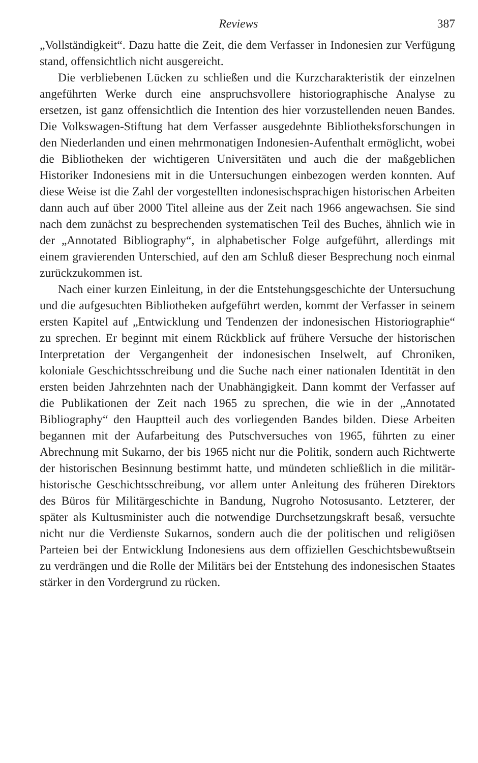Reviews 387
„Vollständigkeit“. Dazu hatte die Zeit, die dem Verfasser in Indonesien zur Verfügung stand, offensichtlich nicht ausgereicht.
Die verbliebenen Lücken zu schließen und die Kurzcharakteristik der einzelnen angeführten Werke durch eine anspruchsvollere historiographische Analyse zu ersetzen, ist ganz offensichtlich die Intention des hier vorzustellenden neuen Bandes. Die Volkswagen-Stiftung hat dem Verfasser ausgedehnte Bibliotheksforschungen in den Niederlanden und einen mehrmonatigen Indonesien-Aufenthalt ermöglicht, wobei die Bibliotheken der wichtigeren Universitäten und auch die der maßgeblichen Historiker Indonesiens mit in die Untersuchungen einbezogen werden konnten. Auf diese Weise ist die Zahl der vorgestellten indonesischsprachigen historischen Arbeiten dann auch auf über 2000 Titel alleine aus der Zeit nach 1966 angewachsen. Sie sind nach dem zunächst zu besprechenden systematischen Teil des Buches, ähnlich wie in der „Annotated Bibliography“, in alphabetischer Folge aufgeführt, allerdings mit einem gravierenden Unterschied, auf den am Schluß dieser Besprechung noch einmal zurückzukommen ist.
Nach einer kurzen Einleitung, in der die Entstehungsgeschichte der Untersuchung und die aufgesuchten Bibliotheken aufgeführt werden, kommt der Verfasser in seinem ersten Kapitel auf „Entwicklung und Tendenzen der indonesischen Historiographie“ zu sprechen. Er beginnt mit einem Rückblick auf frühere Versuche der historischen Interpretation der Vergangenheit der indonesischen Inselwelt, auf Chroniken, koloniale Geschichtsschreibung und die Suche nach einer nationalen Identität in den ersten beiden Jahrzehnten nach der Unabhängigkeit. Dann kommt der Verfasser auf die Publikationen der Zeit nach 1965 zu sprechen, die wie in der „Annotated Bibliography“ den Hauptteil auch des vorliegenden Bandes bilden. Diese Arbeiten begannen mit der Aufarbeitung des Putschversuches von 1965, führten zu einer Abrechnung mit Sukarno, der bis 1965 nicht nur die Politik, sondern auch Richtwerte der historischen Besinnung bestimmt hatte, und mündeten schließlich in die militär-historische Geschichtsschreibung, vor allem unter Anleitung des früheren Direktors des Büros für Militärgeschichte in Bandung, Nugroho Notosusanto. Letzterer, der später als Kultusminister auch die notwendige Durchsetzungskraft besaß, versuchte nicht nur die Verdienste Sukarnos, sondern auch die der politischen und religiösen Parteien bei der Entwicklung Indonesiens aus dem offiziellen Geschichtsbewußtsein zu verdrängen und die Rolle der Militärs bei der Entstehung des indonesischen Staates stärker in den Vordergrund zu rücken.